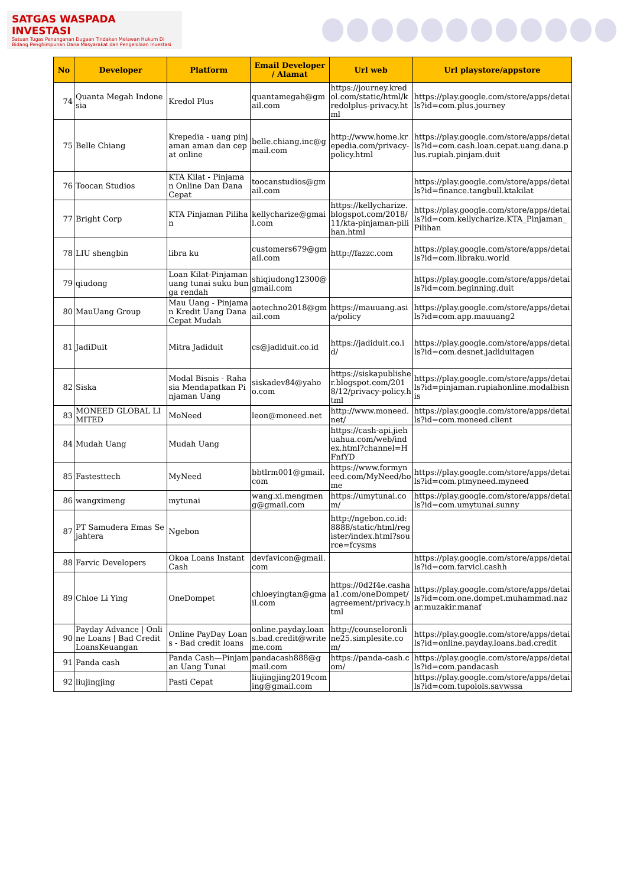SATGAS WASPADA INVESTASI
Satuan Tugas Penanganan Dugaan Tindakan Melawan Hukum Di Bidang Penghimpunan Dana Masyarakat dan Pengelolaan Investasi
| No | Developer | Platform | Email Developer / Alamat | Url web | Url playstore/appstore |
| --- | --- | --- | --- | --- | --- |
| 74 | Quanta Megah Indonesia | Kredol Plus | quantamegah@gmail.com | https://journey.kredol.com/static/html/kredolplus-privacy.html | https://play.google.com/store/apps/details?id=com.plus.journey |
| 75 | Belle Chiang | Krepedia - uang pinjaman aman dan cepat online | belle.chiang.inc@gmail.com | http://www.home.krepedia.com/privacy-policy.html | https://play.google.com/store/apps/details?id=com.cash.loan.cepat.uang.dana.plus.rupiah.pinjam.duit |
| 76 | Toocan Studios | KTA Kilat - Pinjaman Online Dan Dana Cepat | toocanstudios@gmail.com | | https://play.google.com/store/apps/details?id=finance.tangbull.ktakilat |
| 77 | Bright Corp | KTA Pinjaman Pilihan | kellycharize@gmail.com | https://kellycharize.blogspot.com/2018/11/kta-pinjaman-pilihan.html | https://play.google.com/store/apps/details?id=com.kellycharize.KTA_Pinjaman_Pilihan |
| 78 | LIU shengbin | libra ku | customers679@gmail.com | http://fazzc.com | https://play.google.com/store/apps/details?id=com.libraku.world |
| 79 | qiudong | Loan Kilat-Pinjaman uang tunai suku bunga rendah | shiqiudong12300@gmail.com | | https://play.google.com/store/apps/details?id=com.beginning.duit |
| 80 | MauUang Group | Mau Uang - Pinjaman Kredit Uang Dana Cepat Mudah | aotechno2018@gmail.com | https://mauuang.asia/policy | https://play.google.com/store/apps/details?id=com.app.mauuang2 |
| 81 | JadiDuit | Mitra Jadiduit | cs@jadiduit.co.id | https://jadiduit.co.id/ | https://play.google.com/store/apps/details?id=com.desnet.jadiduitagen |
| 82 | Siska | Modal Bisnis - Rahasia Mendapatkan Pinjaman Uang | siskadev84@yahoo.com | https://siskapublisher.blogspot.com/2018/12/privacy-policy.html | https://play.google.com/store/apps/details?id=pinjaman.rupiahonline.modalbisnis |
| 83 | MONEED GLOBAL LIMITED | MoNeed | leon@moneed.net | http://www.moneed.net/ | https://play.google.com/store/apps/details?id=com.moneed.client |
| 84 | Mudah Uang | Mudah Uang | | https://cash-api.jiehuahua.com/web/index.html?channel=HFnfYD | |
| 85 | Fastesttech | MyNeed | bbtlrm001@gmail.com | https://www.formyneed.com/MyNeed/home | https://play.google.com/store/apps/details?id=com.ptmyneed.myneed |
| 86 | wangximeng | mytunai | wang.xi.mengmeng@gmail.com | https://umytunai.com/ | https://play.google.com/store/apps/details?id=com.umytunai.sunny |
| 87 | PT Samudera Emas Sejahtera | Ngebon | | http://ngebon.co.id:8888/static/html/register/index.html?source=fcysms | |
| 88 | Farvic Developers | Okoa Loans Instant Cash | devfavicon@gmail.com | | https://play.google.com/store/apps/details?id=com.farvicl.cashh |
| 89 | Chloe Li Ying | OneDompet | chloeyingtan@gmail.com | https://0d2f4e.cashaa1.com/oneDompet/agreement/privacy.html | https://play.google.com/store/apps/details?id=com.one.dompet.muhammad.nazar.muzakir.manaf |
| 90 | Payday Advance / Online Loans / Bad Credit LoansKeuangan | Online PayDay Loans - Bad credit loans | online.payday.loans.bad.credit@writeme.com | http://counseloronline25.simplesite.com/ | https://play.google.com/store/apps/details?id=online.payday.loans.bad.credit |
| 91 | Panda cash | Panda Cash—Pinjaman Uang Tunai | pandacash888@gmail.com | https://panda-cash.com/ | https://play.google.com/store/apps/details?id=com.pandacash |
| 92 | liujingjing | Pasti Cepat | liujingjing2019coming@gmail.com | | https://play.google.com/store/apps/details?id=com.tupolols.savwssa |